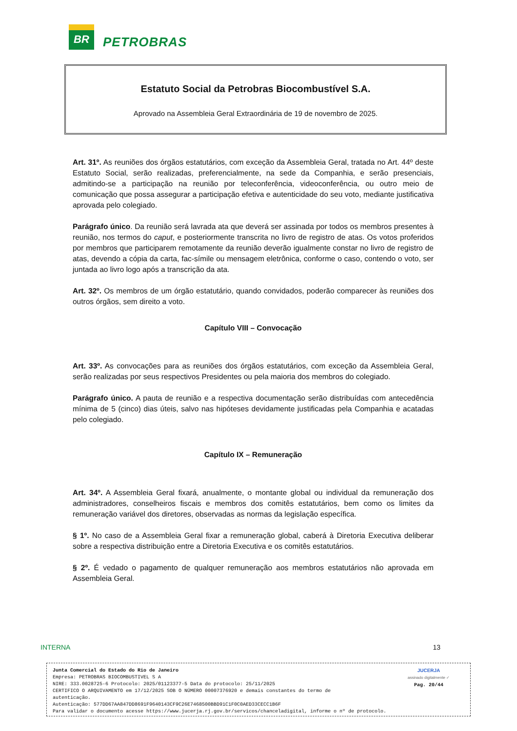BR
PETROBRAS
Estatuto Social da Petrobras Biocombustível S.A.
Aprovado na Assembleia Geral Extraordinária de 19 de novembro de 2025.
Art. 31º. As reuniões dos órgãos estatutários, com exceção da Assembleia Geral, tratada no Art. 44º deste Estatuto Social, serão realizadas, preferencialmente, na sede da Companhia, e serão presenciais, admitindo-se a participação na reunião por teleconferência, videoconferência, ou outro meio de comunicação que possa assegurar a participação efetiva e autenticidade do seu voto, mediante justificativa aprovada pelo colegiado.
Parágrafo único. Da reunião será lavrada ata que deverá ser assinada por todos os membros presentes à reunião, nos termos do caput, e posteriormente transcrita no livro de registro de atas. Os votos proferidos por membros que participarem remotamente da reunião deverão igualmente constar no livro de registro de atas, devendo a cópia da carta, fac-símile ou mensagem eletrônica, conforme o caso, contendo o voto, ser juntada ao livro logo após a transcrição da ata.
Art. 32º. Os membros de um órgão estatutário, quando convidados, poderão comparecer às reuniões dos outros órgãos, sem direito a voto.
Capítulo VIII – Convocação
Art. 33º. As convocações para as reuniões dos órgãos estatutários, com exceção da Assembleia Geral, serão realizadas por seus respectivos Presidentes ou pela maioria dos membros do colegiado.
Parágrafo único. A pauta de reunião e a respectiva documentação serão distribuídas com antecedência mínima de 5 (cinco) dias úteis, salvo nas hipóteses devidamente justificadas pela Companhia e acatadas pelo colegiado.
Capítulo IX – Remuneração
Art. 34º. A Assembleia Geral fixará, anualmente, o montante global ou individual da remuneração dos administradores, conselheiros fiscais e membros dos comitês estatutários, bem como os limites da remuneração variável dos diretores, observadas as normas da legislação específica.
§ 1º. No caso de a Assembleia Geral fixar a remuneração global, caberá à Diretoria Executiva deliberar sobre a respectiva distribuição entre a Diretoria Executiva e os comitês estatutários.
§ 2º. É vedado o pagamento de qualquer remuneração aos membros estatutários não aprovada em Assembleia Geral.
INTERNA 13
JUCERJA
assinado digitalmente ✓
Pag. 20/44
Junta Comercial do Estado do Rio de Janeiro
Empresa: PETROBRAS BIOCOMBUSTIVEL S A
NIRE: 333.0028725-6 Protocolo: 2025/01123377-5 Data do protocolo: 25/11/2025
CERTIFICO O ARQUIVAMENTO em 17/12/2025 SOB O NÚMERO 00007376920 e demais constantes do termo de
autenticação.
Autenticação: 577DD67AA847DD8691F9640143CF9C26E7468500BBD91C1F0C0AED33CECC1B6F
Para validar o documento acesse https://www.jucerja.rj.gov.br/servicos/chanceladigital, informe o nº de protocolo.